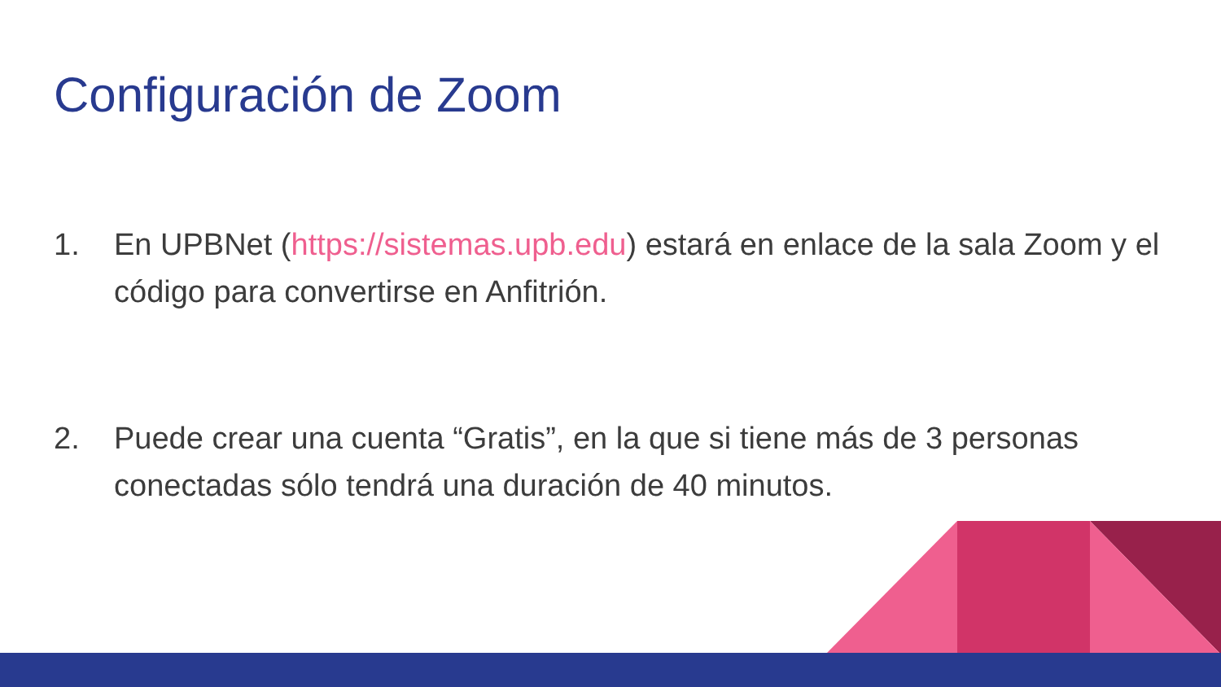Configuración de Zoom
1. En UPBNet (https://sistemas.upb.edu) estará en enlace de la sala Zoom y el código para convertirse en Anfitrión.
2. Puede crear una cuenta “Gratis”, en la que si tiene más de 3 personas conectadas sólo tendrá una duración de 40 minutos.